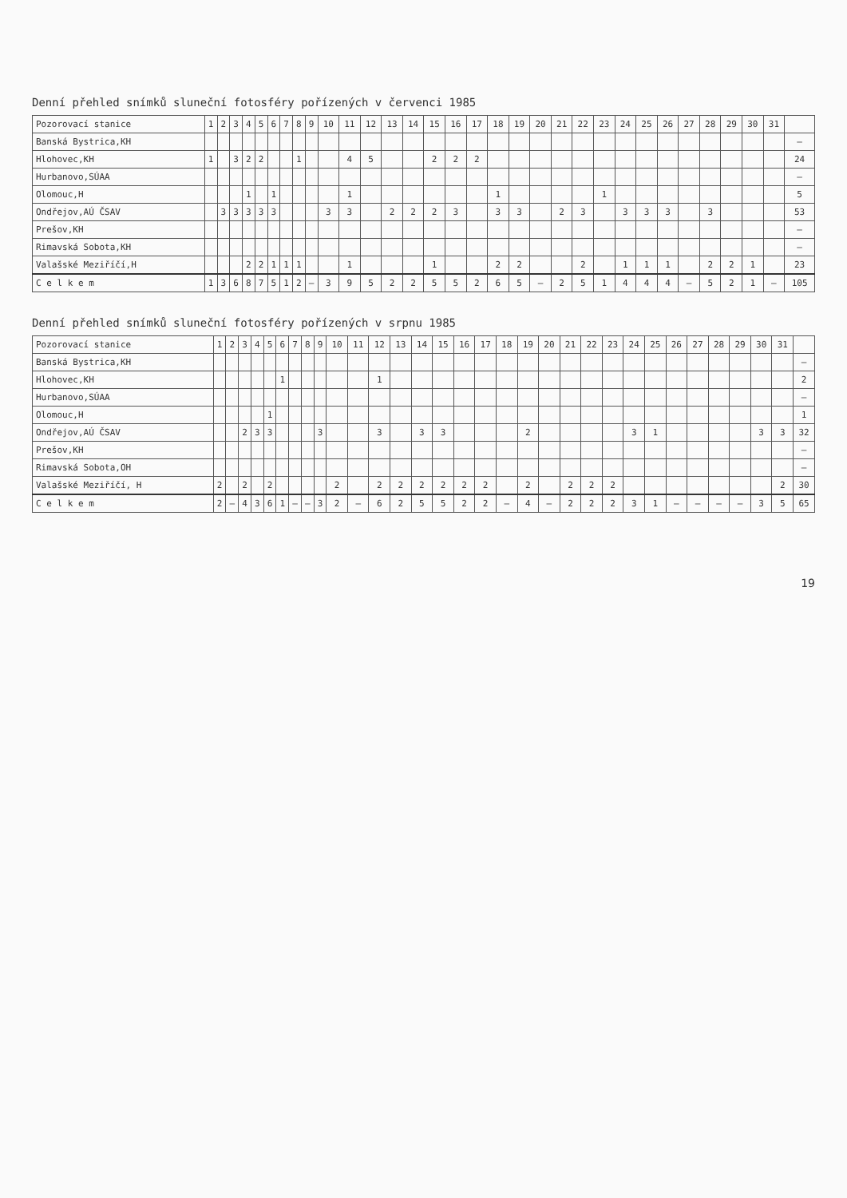Denní přehled snímků sluneční fotosféry pořízených v červenci 1985
| Pozorovací stanice | 1 | 2 | 3 | 4 | 5 | 6 | 7 | 8 | 9 | 10 | 11 | 12 | 13 | 14 | 15 | 16 | 17 | 18 | 19 | 20 | 21 | 22 | 23 | 24 | 25 | 26 | 27 | 28 | 29 | 30 | 31 | |
| --- | --- | --- | --- | --- | --- | --- | --- | --- | --- | --- | --- | --- | --- | --- | --- | --- | --- | --- | --- | --- | --- | --- | --- | --- | --- | --- | --- | --- | --- | --- | --- | --- |
| Banská Bystrica,KH | | | | | | | | | | | | | | | | | | | | | | | | | | | | | | | | – |
| Hlohovec,KH | 1 | | 3 | 2 | 2 | | | 1 | | | 4 | 5 | | | 2 | 2 | 2 | | | | | | | | | | | | | | | 24 |
| Hurbanovo,SÚAA | | | | | | | | | | | | | | | | | | | | | | | | | | | | | | | | – |
| Olomouc,H | | | | 1 | | 1 | | | | | 1 | | | | | | | 1 | | | | | 1 | | | | | | | | | 5 |
| Ondřejov,AÚ ČSAV | | 3 | 3 | 3 | 3 | 3 | | | | 3 | 3 | | 2 | 2 | 2 | 3 | | 3 | 3 | | 2 | 3 | | 3 | 3 | 3 | | 3 | | | | 53 |
| Prešov,KH | | | | | | | | | | | | | | | | | | | | | | | | | | | | | | | | – |
| Rimavská Sobota,KH | | | | | | | | | | | | | | | | | | | | | | | | | | | | | | | | – |
| Valašské Meziříčí,H | | | | 2 | 2 | 1 | 1 | 1 | | | 1 | | | | 1 | | | 2 | 2 | | | 2 | | 1 | 1 | 1 | | 2 | 2 | 1 | | 23 |
| C e l k e m | 1 | 3 | 6 | 8 | 7 | 5 | 1 | 2 | – | 3 | 9 | 5 | 2 | 2 | 5 | 5 | 2 | 6 | 5 | – | 2 | 5 | 1 | 4 | 4 | 4 | – | 5 | 2 | 1 | – | 105 |
Denní přehled snímků sluneční fotosféry pořízených v srpnu 1985
| Pozorovací stanice | 1 | 2 | 3 | 4 | 5 | 6 | 7 | 8 | 9 | 10 | 11 | 12 | 13 | 14 | 15 | 16 | 17 | 18 | 19 | 20 | 21 | 22 | 23 | 24 | 25 | 26 | 27 | 28 | 29 | 30 | 31 | |
| --- | --- | --- | --- | --- | --- | --- | --- | --- | --- | --- | --- | --- | --- | --- | --- | --- | --- | --- | --- | --- | --- | --- | --- | --- | --- | --- | --- | --- | --- | --- | --- | --- |
| Banská Bystrica,KH | | | | | | | | | | | | | | | | | | | | | | | | | | | | | | | | – |
| Hlohovec,KH | | | | | | 1 | | | | | | 1 | | | | | | | | | | | | | | | | | | | | 2 |
| Hurbanovo,SÚAA | | | | | | | | | | | | | | | | | | | | | | | | | | | | | | | | – |
| Olomouc,H | | | | | 1 | | | | | | | | | | | | | | | | | | | | | | | | | | | 1 |
| Ondřejov,AÚ ČSAV | | | 2 | 3 | 3 | | | | 3 | | | 3 | | 3 | 3 | | | | 2 | | | | | 3 | 1 | | | | | 3 | 3 | 32 |
| Prešov,KH | | | | | | | | | | | | | | | | | | | | | | | | | | | | | | | | – |
| Rimavská Sobota,OH | | | | | | | | | | | | | | | | | | | | | | | | | | | | | | | | – |
| Valašské Meziříčí, H | 2 | | 2 | | 2 | | | | | 2 | | 2 | 2 | 2 | 2 | 2 | 2 | | 2 | | 2 | 2 | 2 | | | | | | | | 2 | 30 |
| C e l k e m | 2 | – | 4 | 3 | 6 | 1 | – | – | 3 | 2 | – | 6 | 2 | 5 | 5 | 2 | 2 | – | 4 | – | 2 | 2 | 2 | 3 | 1 | – | – | – | – | 3 | 5 | 65 |
19